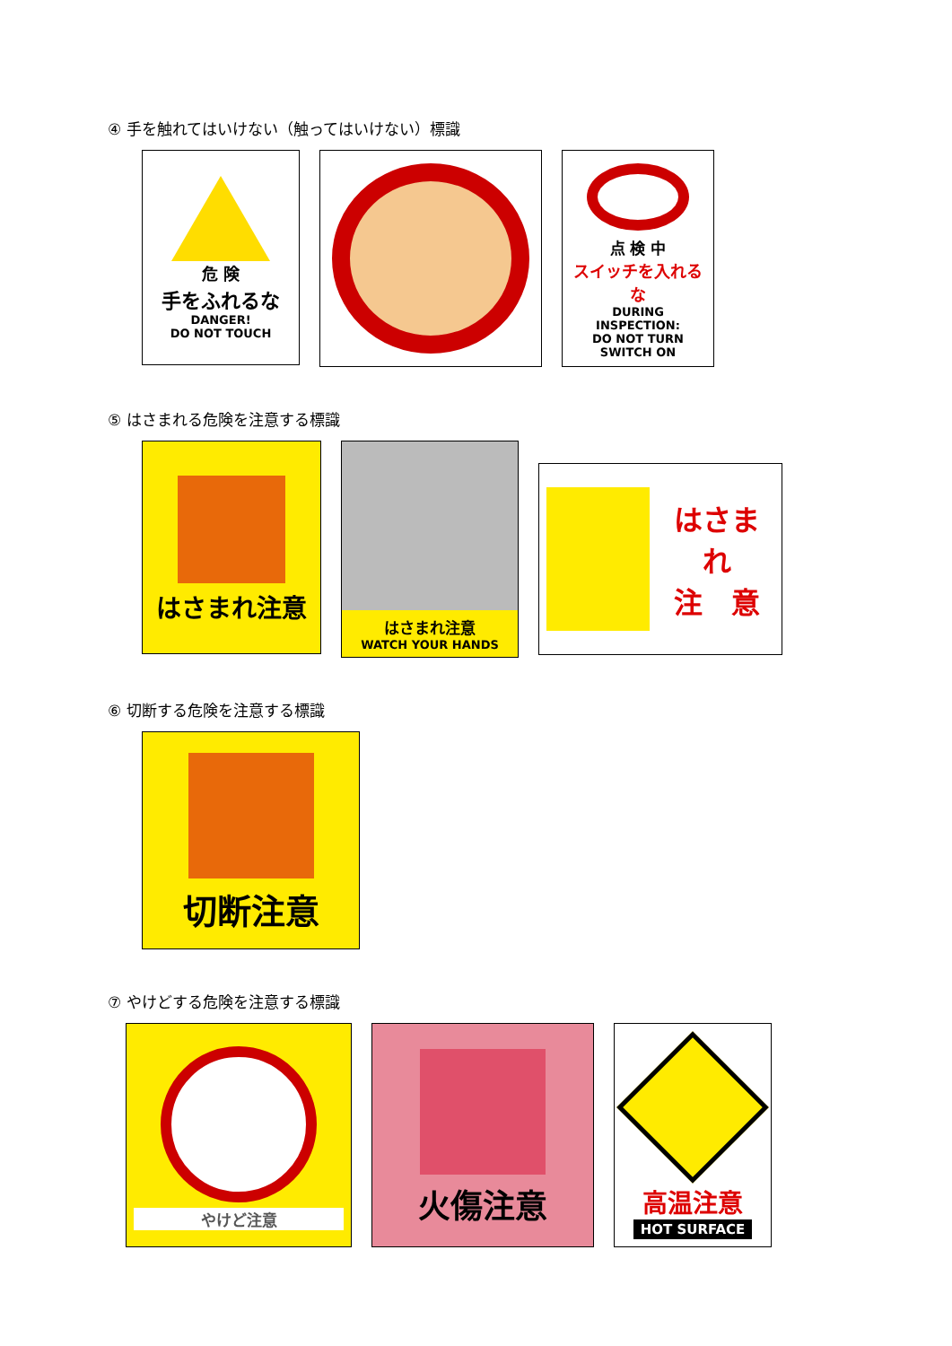④ 手を触れてはいけない（触ってはいけない）標識
危 険
手をふれるな
DANGER!
DO NOT TOUCH
点 検 中
スイッチを入れるな
DURING INSPECTION:
DO NOT TURN SWITCH ON
⑤ はさまれる危険を注意する標識
はさまれ注意
はさまれ注意
WATCH YOUR HANDS
はさまれ
注　意
⑥ 切断する危険を注意する標識
切断注意
⑦ やけどする危険を注意する標識
やけど注意
火傷注意
高温注意
HOT SURFACE